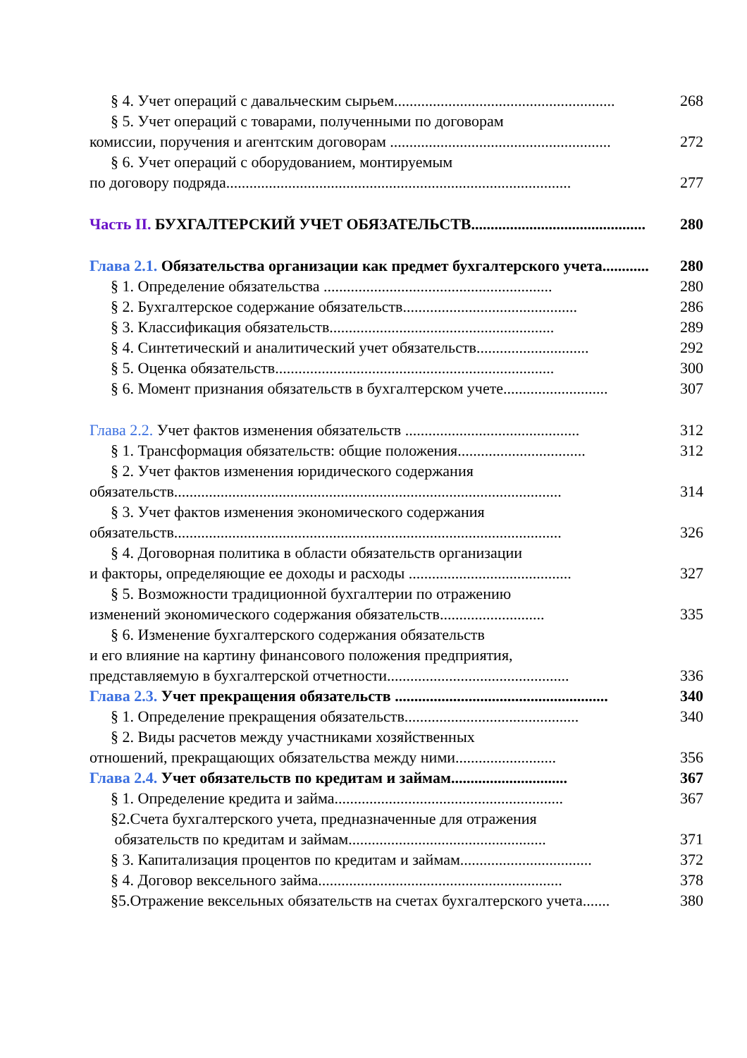§ 4. Учет операций с давальческим сырьем......................................................... 268
§ 5. Учет операций с товарами, полученными по договорам
комиссии, поручения и агентским договорам ......................................................... 272
§ 6. Учет операций с оборудованием, монтируемым
по договору подряда......................................................................................... 277
Часть II. БУХГАЛТЕРСКИЙ УЧЕТ ОБЯЗАТЕЛЬСТВ............................................. 280
Глава 2.1. Обязательства организации как предмет бухгалтерского учета............ 280
§ 1. Определение обязательства ........................................................... 280
§ 2. Бухгалтерское содержание обязательств............................................. 286
§ 3. Классификация обязательств.......................................................... 289
§ 4. Синтетический и аналитический учет обязательств............................. 292
§ 5. Оценка обязательств........................................................................ 300
§ 6. Момент признания обязательств в бухгалтерском учете........................... 307
Глава 2.2. Учет фактов изменения обязательств ............................................. 312
§ 1. Трансформация обязательств: общие положения................................. 312
§ 2. Учет фактов изменения юридического содержания
обязательств.................................................................................................... 314
§ 3. Учет фактов изменения экономического содержания
обязательств.................................................................................................... 326
§ 4. Договорная политика в области обязательств организации
и факторы, определяющие ее доходы и расходы .......................................... 327
§ 5. Возможности традиционной бухгалтерии по отражению
изменений экономического содержания обязательств........................... 335
§ 6. Изменение бухгалтерского содержания обязательств
и его влияние на картину финансового положения предприятия,
представляемую в бухгалтерской отчетности............................................... 336
Глава 2.3. Учет прекращения обязательств ....................................................... 340
§ 1. Определение прекращения обязательств............................................. 340
§ 2. Виды расчетов между участниками хозяйственных
отношений, прекращающих обязательства между ними.......................... 356
Глава 2.4. Учет обязательств по кредитам и займам.............................. 367
§ 1. Определение кредита и займа........................................................... 367
§2.Счета бухгалтерского учета, предназначенные для отражения
обязательств по кредитам и займам................................................... 371
§ 3. Капитализация процентов по кредитам и займам.................................. 372
§ 4. Договор вексельного займа............................................................... 378
§5.Отражение вексельных обязательств на счетах бухгалтерского учета....... 380